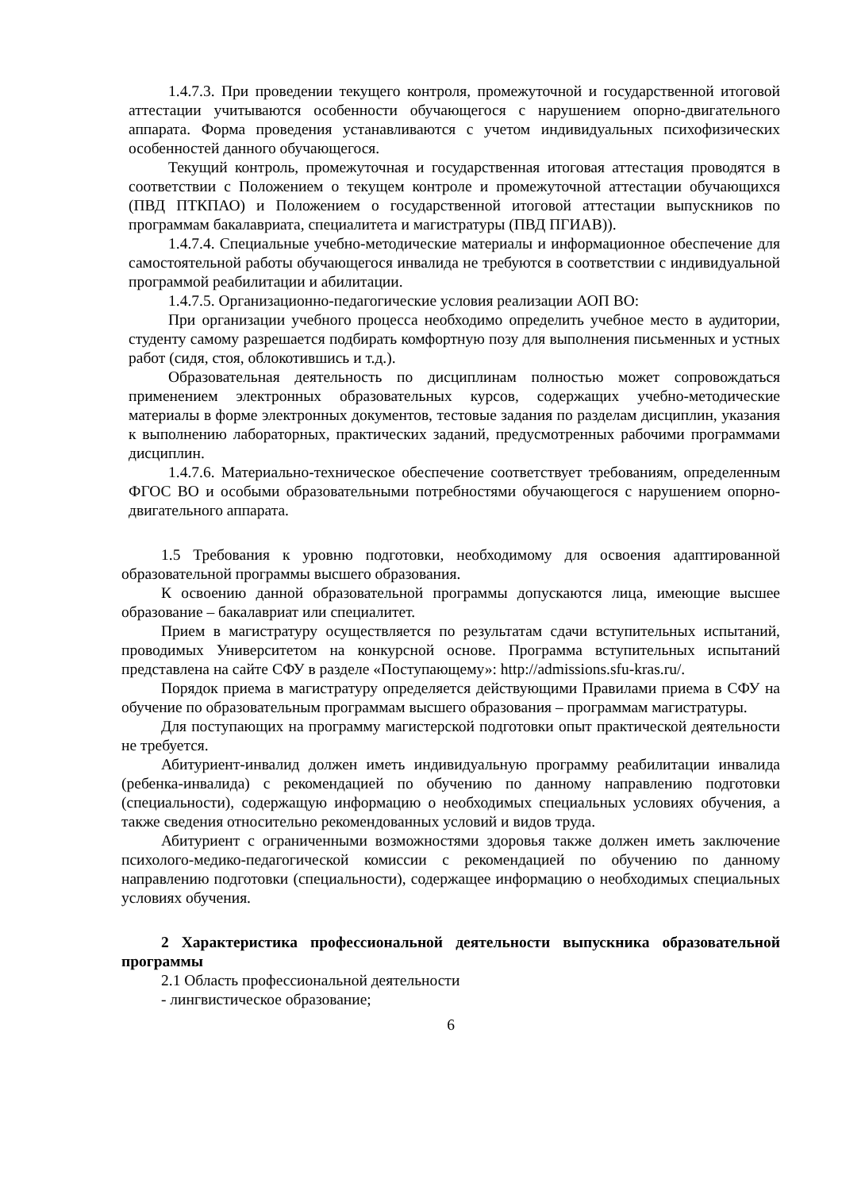1.4.7.3. При проведении текущего контроля, промежуточной и государственной итоговой аттестации учитываются особенности обучающегося с нарушением опорно-двигательного аппарата. Форма проведения устанавливаются с учетом индивидуальных психофизических особенностей данного обучающегося.
Текущий контроль, промежуточная и государственная итоговая аттестация проводятся в соответствии с Положением о текущем контроле и промежуточной аттестации обучающихся (ПВД ПТКПАО) и Положением о государственной итоговой аттестации выпускников по программам бакалавриата, специалитета и магистратуры (ПВД ПГИАВ)).
1.4.7.4. Специальные учебно-методические материалы и информационное обеспечение для самостоятельной работы обучающегося инвалида не требуются в соответствии с индивидуальной программой реабилитации и абилитации.
1.4.7.5. Организационно-педагогические условия реализации АОП ВО:
При организации учебного процесса необходимо определить учебное место в аудитории, студенту самому разрешается подбирать комфортную позу для выполнения письменных и устных работ (сидя, стоя, облокотившись и т.д.).
Образовательная деятельность по дисциплинам полностью может сопровождаться применением электронных образовательных курсов, содержащих учебно-методические материалы в форме электронных документов, тестовые задания по разделам дисциплин, указания к выполнению лабораторных, практических заданий, предусмотренных рабочими программами дисциплин.
1.4.7.6. Материально-техническое обеспечение соответствует требованиям, определенным ФГОС ВО и особыми образовательными потребностями обучающегося с нарушением опорно-двигательного аппарата.
1.5 Требования к уровню подготовки, необходимому для освоения адаптированной образовательной программы высшего образования.
К освоению данной образовательной программы допускаются лица, имеющие высшее образование – бакалавриат или специалитет.
Прием в магистратуру осуществляется по результатам сдачи вступительных испытаний, проводимых Университетом на конкурсной основе. Программа вступительных испытаний представлена на сайте СФУ в разделе «Поступающему»: http://admissions.sfu-kras.ru/.
Порядок приема в магистратуру определяется действующими Правилами приема в СФУ на обучение по образовательным программам высшего образования – программам магистратуры.
Для поступающих на программу магистерской подготовки опыт практической деятельности не требуется.
Абитуриент-инвалид должен иметь индивидуальную программу реабилитации инвалида (ребенка-инвалида) с рекомендацией по обучению по данному направлению подготовки (специальности), содержащую информацию о необходимых специальных условиях обучения, а также сведения относительно рекомендованных условий и видов труда.
Абитуриент с ограниченными возможностями здоровья также должен иметь заключение психолого-медико-педагогической комиссии с рекомендацией по обучению по данному направлению подготовки (специальности), содержащее информацию о необходимых специальных условиях обучения.
2 Характеристика профессиональной деятельности выпускника образовательной программы
2.1 Область профессиональной деятельности
- лингвистическое образование;
6